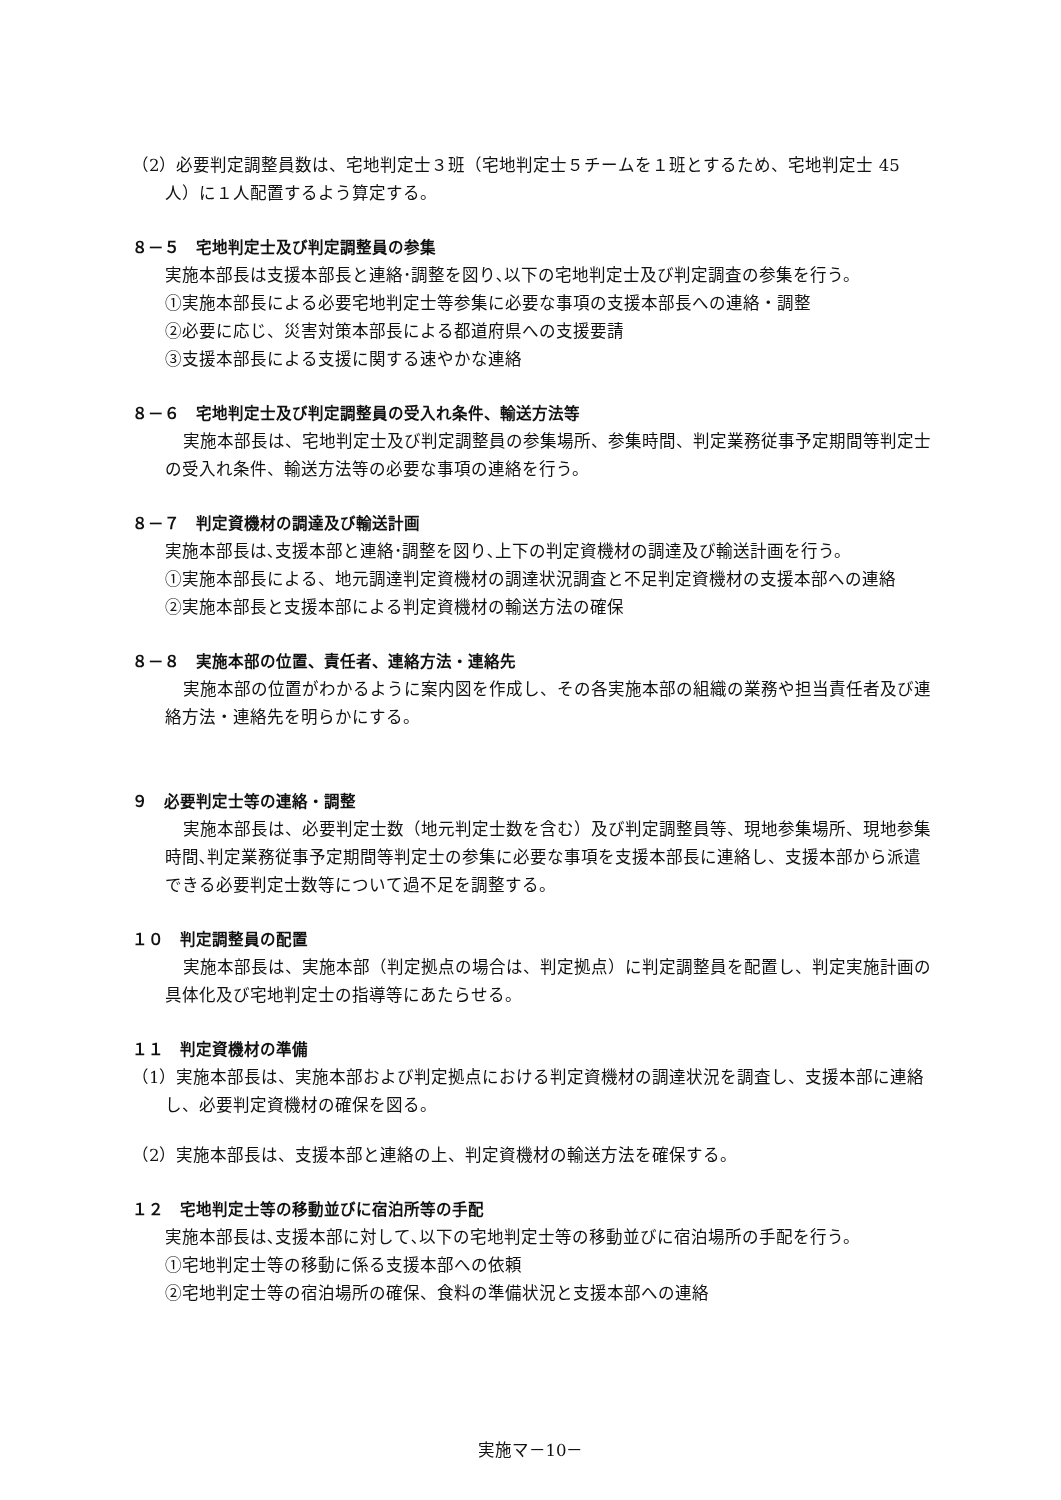（2）必要判定調整員数は、宅地判定士３班（宅地判定士５チームを１班とするため、宅地判定士 45 人）に１人配置するよう算定する。
８－５　宅地判定士及び判定調整員の参集
実施本部長は支援本部長と連絡･調整を図り､以下の宅地判定士及び判定調査の参集を行う。
①実施本部長による必要宅地判定士等参集に必要な事項の支援本部長への連絡・調整
②必要に応じ、災害対策本部長による都道府県への支援要請
③支援本部長による支援に関する速やかな連絡
８－６　宅地判定士及び判定調整員の受入れ条件、輸送方法等
実施本部長は、宅地判定士及び判定調整員の参集場所、参集時間、判定業務従事予定期間等判定士の受入れ条件、輸送方法等の必要な事項の連絡を行う。
８－７　判定資機材の調達及び輸送計画
実施本部長は､支援本部と連絡･調整を図り､上下の判定資機材の調達及び輸送計画を行う。
①実施本部長による、地元調達判定資機材の調達状況調査と不足判定資機材の支援本部への連絡
②実施本部長と支援本部による判定資機材の輸送方法の確保
８－８　実施本部の位置、責任者、連絡方法・連絡先
実施本部の位置がわかるように案内図を作成し、その各実施本部の組織の業務や担当責任者及び連絡方法・連絡先を明らかにする。
９　必要判定士等の連絡・調整
実施本部長は、必要判定士数（地元判定士数を含む）及び判定調整員等、現地参集場所、現地参集時間､判定業務従事予定期間等判定士の参集に必要な事項を支援本部長に連絡し、支援本部から派遣できる必要判定士数等について過不足を調整する。
１０　判定調整員の配置
実施本部長は、実施本部（判定拠点の場合は、判定拠点）に判定調整員を配置し、判定実施計画の具体化及び宅地判定士の指導等にあたらせる。
１１　判定資機材の準備
（1）実施本部長は、実施本部および判定拠点における判定資機材の調達状況を調査し、支援本部に連絡し、必要判定資機材の確保を図る。
（2）実施本部長は、支援本部と連絡の上、判定資機材の輸送方法を確保する。
１２　宅地判定士等の移動並びに宿泊所等の手配
実施本部長は､支援本部に対して､以下の宅地判定士等の移動並びに宿泊場所の手配を行う。
①宅地判定士等の移動に係る支援本部への依頼
②宅地判定士等の宿泊場所の確保、食料の準備状況と支援本部への連絡
実施マ－10－